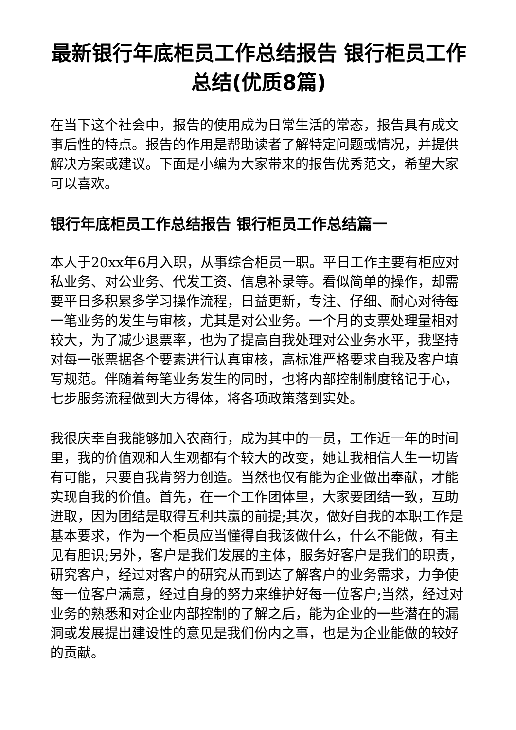最新银行年底柜员工作总结报告 银行柜员工作总结(优质8篇)
在当下这个社会中，报告的使用成为日常生活的常态，报告具有成文事后性的特点。报告的作用是帮助读者了解特定问题或情况，并提供解决方案或建议。下面是小编为大家带来的报告优秀范文，希望大家可以喜欢。
银行年底柜员工作总结报告 银行柜员工作总结篇一
本人于20xx年6月入职，从事综合柜员一职。平日工作主要有柜应对私业务、对公业务、代发工资、信息补录等。看似简单的操作，却需要平日多积累多学习操作流程，日益更新，专注、仔细、耐心对待每一笔业务的发生与审核，尤其是对公业务。一个月的支票处理量相对较大，为了减少退票率，也为了提高自我处理对公业务水平，我坚持对每一张票据各个要素进行认真审核，高标准严格要求自我及客户填写规范。伴随着每笔业务发生的同时，也将内部控制制度铭记于心，七步服务流程做到大方得体，将各项政策落到实处。
我很庆幸自我能够加入农商行，成为其中的一员，工作近一年的时间里，我的价值观和人生观都有个较大的改变，她让我相信人生一切皆有可能，只要自我肯努力创造。当然也仅有能为企业做出奉献，才能实现自我的价值。首先，在一个工作团体里，大家要团结一致，互助进取，因为团结是取得互利共赢的前提;其次，做好自我的本职工作是基本要求，作为一个柜员应当懂得自我该做什么，什么不能做，有主见有胆识;另外，客户是我们发展的主体，服务好客户是我们的职责，研究客户，经过对客户的研究从而到达了解客户的业务需求，力争使每一位客户满意，经过自身的努力来维护好每一位客户;当然，经过对业务的熟悉和对企业内部控制的了解之后，能为企业的一些潜在的漏洞或发展提出建设性的意见是我们份内之事，也是为企业能做的较好的贡献。